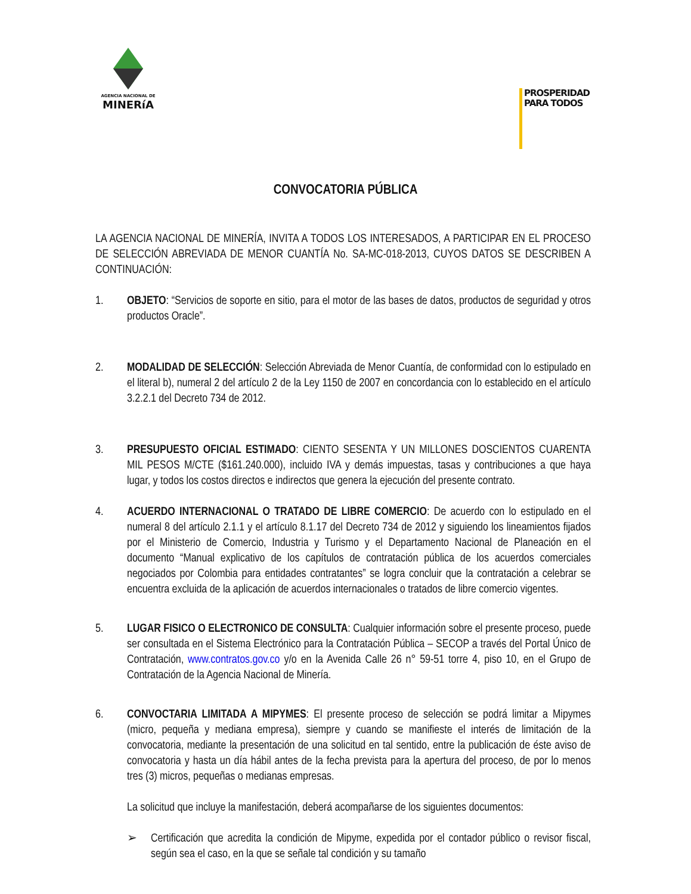AGENCIA NACIONAL DE
MINERíA
PROSPERIDAD
PARA TODOS
CONVOCATORIA PÚBLICA
LA AGENCIA NACIONAL DE MINERÍA, INVITA A TODOS LOS INTERESADOS, A PARTICIPAR EN EL PROCESO DE SELECCIÓN ABREVIADA DE MENOR CUANTÍA No. SA-MC-018-2013, CUYOS DATOS SE DESCRIBEN A CONTINUACIÓN:
1. OBJETO: “Servicios de soporte en sitio, para el motor de las bases de datos, productos de seguridad y otros productos Oracle”.
2. MODALIDAD DE SELECCIÓN: Selección Abreviada de Menor Cuantía, de conformidad con lo estipulado en el literal b), numeral 2 del artículo 2 de la Ley 1150 de 2007 en concordancia con lo establecido en el artículo 3.2.2.1 del Decreto 734 de 2012.
3. PRESUPUESTO OFICIAL ESTIMADO: CIENTO SESENTA Y UN MILLONES DOSCIENTOS CUARENTA MIL PESOS M/CTE ($161.240.000), incluido IVA y demás impuestas, tasas y contribuciones a que haya lugar, y todos los costos directos e indirectos que genera la ejecución del presente contrato.
4. ACUERDO INTERNACIONAL O TRATADO DE LIBRE COMERCIO: De acuerdo con lo estipulado en el numeral 8 del artículo 2.1.1 y el artículo 8.1.17 del Decreto 734 de 2012 y siguiendo los lineamientos fijados por el Ministerio de Comercio, Industria y Turismo y el Departamento Nacional de Planeación en el documento “Manual explicativo de los capítulos de contratación pública de los acuerdos comerciales negociados por Colombia para entidades contratantes” se logra concluir que la contratación a celebrar se encuentra excluida de la aplicación de acuerdos internacionales o tratados de libre comercio vigentes.
5. LUGAR FISICO O ELECTRONICO DE CONSULTA: Cualquier información sobre el presente proceso, puede ser consultada en el Sistema Electrónico para la Contratación Pública – SECOP a través del Portal Único de Contratación, www.contratos.gov.co y/o en la Avenida Calle 26 n° 59-51 torre 4, piso 10, en el Grupo de Contratación de la Agencia Nacional de Minería.
6. CONVOCTARIA LIMITADA A MIPYMES: El presente proceso de selección se podrá limitar a Mipymes (micro, pequeña y mediana empresa), siempre y cuando se manifieste el interés de limitación de la convocatoria, mediante la presentación de una solicitud en tal sentido, entre la publicación de éste aviso de convocatoria y hasta un día hábil antes de la fecha prevista para la apertura del proceso, de por lo menos tres (3) micros, pequeñas o medianas empresas.
La solicitud que incluye la manifestación, deberá acompañarse de los siguientes documentos:
➢ Certificación que acredita la condición de Mipyme, expedida por el contador público o revisor fiscal, según sea el caso, en la que se señale tal condición y su tamaño